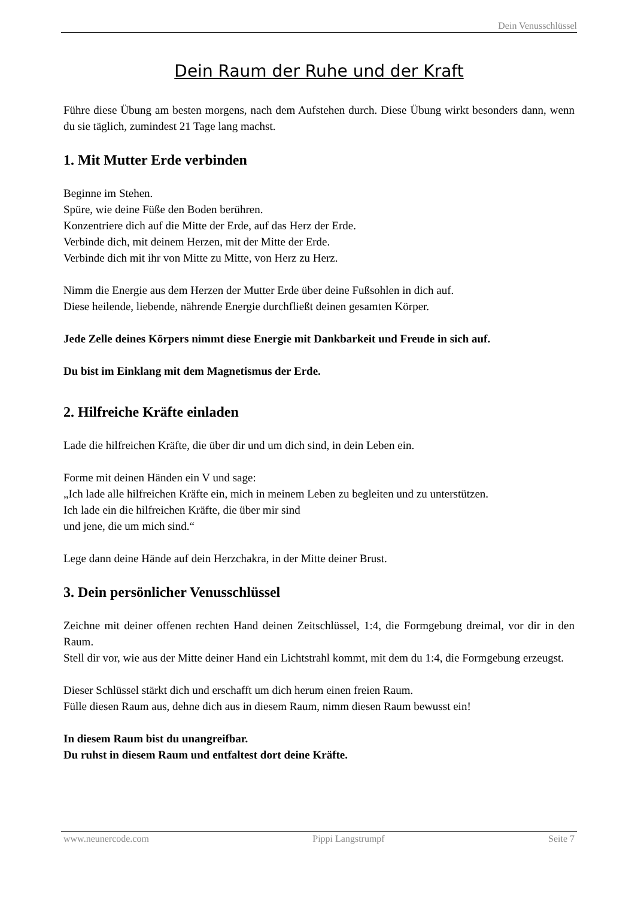Dein Venusschlüssel
Dein Raum der Ruhe und der Kraft
Führe diese Übung am besten morgens, nach dem Aufstehen durch. Diese Übung wirkt besonders dann, wenn du sie täglich, zumindest 21 Tage lang machst.
1. Mit Mutter Erde verbinden
Beginne im Stehen.
Spüre, wie deine Füße den Boden berühren.
Konzentriere dich auf die Mitte der Erde, auf das Herz der Erde.
Verbinde dich, mit deinem Herzen, mit der Mitte der Erde.
Verbinde dich mit ihr von Mitte zu Mitte, von Herz zu Herz.
Nimm die Energie aus dem Herzen der Mutter Erde über deine Fußsohlen in dich auf.
Diese heilende, liebende, nährende Energie durchfließt deinen gesamten Körper.
Jede Zelle deines Körpers nimmt diese Energie mit Dankbarkeit und Freude in sich auf.
Du bist im Einklang mit dem Magnetismus der Erde.
2. Hilfreiche Kräfte einladen
Lade die hilfreichen Kräfte, die über dir und um dich sind, in dein Leben ein.
Forme mit deinen Händen ein V und sage:
„Ich lade alle hilfreichen Kräfte ein, mich in meinem Leben zu begleiten und zu unterstützen.
Ich lade ein die hilfreichen Kräfte, die über mir sind
und jene, die um mich sind.“
Lege dann deine Hände auf dein Herzchakra, in der Mitte deiner Brust.
3. Dein persönlicher Venusschlüssel
Zeichne mit deiner offenen rechten Hand deinen Zeitschlüssel, 1:4, die Formgebung dreimal, vor dir in den Raum.
Stell dir vor, wie aus der Mitte deiner Hand ein Lichtstrahl kommt, mit dem du 1:4, die Formgebung erzeugst.
Dieser Schlüssel stärkt dich und erschafft um dich herum einen freien Raum.
Fülle diesen Raum aus, dehne dich aus in diesem Raum, nimm diesen Raum bewusst ein!
In diesem Raum bist du unangreifbar.
Du ruhst in diesem Raum und entfaltest dort deine Kräfte.
www.neunercode.com Pippi Langstrumpf Seite 7